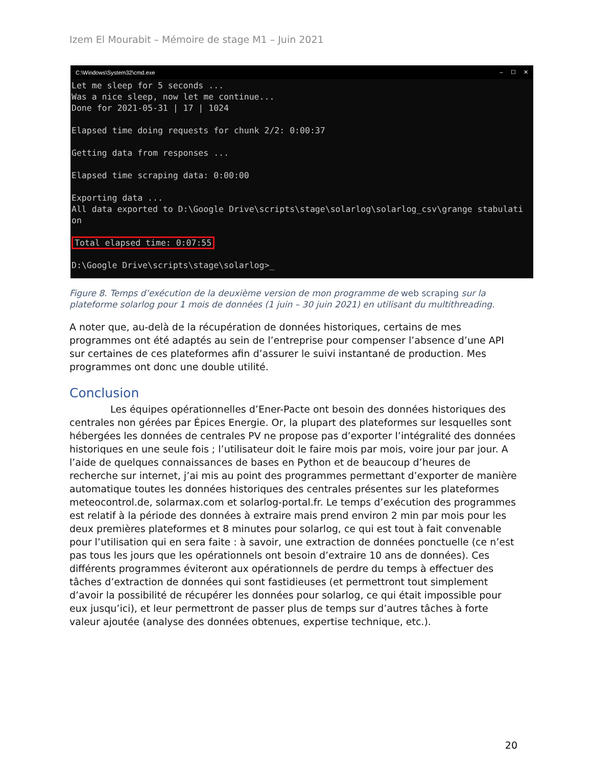Izem El Mourabit – Mémoire de stage M1 – Juin 2021
C:\Windows\System32\cmd.exe – ☐ ✕
Let me sleep for 5 seconds ...
Was a nice sleep, now let me continue...
Done for 2021-05-31 | 17 | 1024

Elapsed time doing requests for chunk 2/2: 0:00:37

Getting data from responses ...

Elapsed time scraping data: 0:00:00

Exporting data ...
All data exported to D:\Google Drive\scripts\stage\solarlog\solarlog_csv\grange stabulati
on

Total elapsed time: 0:07:55

D:\Google Drive\scripts\stage\solarlog>_
Figure 8. Temps d’exécution de la deuxième version de mon programme de web scraping sur la plateforme solarlog pour 1 mois de données (1 juin – 30 juin 2021) en utilisant du multithreading.
A noter que, au-delà de la récupération de données historiques, certains de mes programmes ont été adaptés au sein de l’entreprise pour compenser l’absence d’une API sur certaines de ces plateformes afin d’assurer le suivi instantané de production. Mes programmes ont donc une double utilité.
Conclusion
Les équipes opérationnelles d’Ener-Pacte ont besoin des données historiques des centrales non gérées par Épices Energie. Or, la plupart des plateformes sur lesquelles sont hébergées les données de centrales PV ne propose pas d’exporter l’intégralité des données historiques en une seule fois ; l’utilisateur doit le faire mois par mois, voire jour par jour. A l’aide de quelques connaissances de bases en Python et de beaucoup d’heures de recherche sur internet, j’ai mis au point des programmes permettant d’exporter de manière automatique toutes les données historiques des centrales présentes sur les plateformes meteocontrol.de, solarmax.com et solarlog-portal.fr. Le temps d’exécution des programmes est relatif à la période des données à extraire mais prend environ 2 min par mois pour les deux premières plateformes et 8 minutes pour solarlog, ce qui est tout à fait convenable pour l’utilisation qui en sera faite : à savoir, une extraction de données ponctuelle (ce n’est pas tous les jours que les opérationnels ont besoin d’extraire 10 ans de données). Ces différents programmes éviteront aux opérationnels de perdre du temps à effectuer des tâches d’extraction de données qui sont fastidieuses (et permettront tout simplement d’avoir la possibilité de récupérer les données pour solarlog, ce qui était impossible pour eux jusqu’ici), et leur permettront de passer plus de temps sur d’autres tâches à forte valeur ajoutée (analyse des données obtenues, expertise technique, etc.).
20